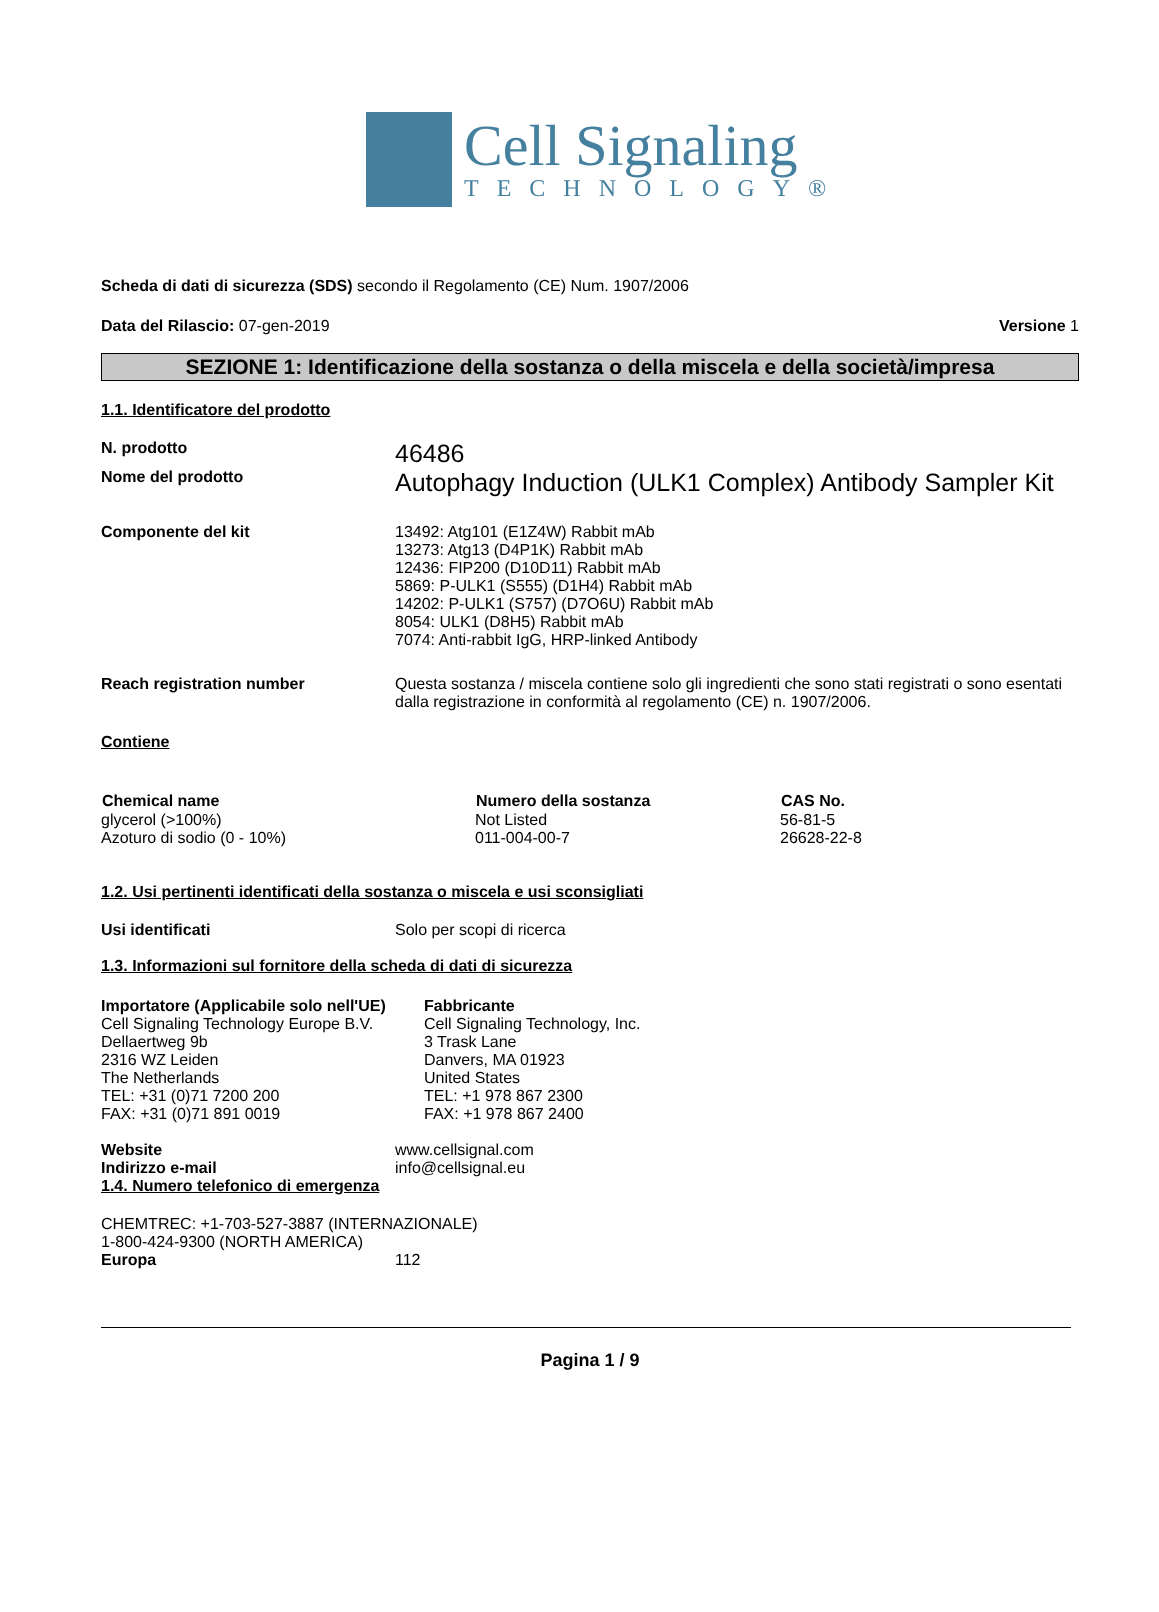Cell Signaling
TECHNOLOGY®
Scheda di dati di sicurezza (SDS) secondo il Regolamento (CE) Num. 1907/2006
Data del Rilascio: 07-gen-2019 Versione 1
SEZIONE 1: Identificazione della sostanza o della miscela e della società/impresa
1.1. Identificatore del prodotto
| N. prodotto | 46486 |
| Nome del prodotto | Autophagy Induction (ULK1 Complex) Antibody Sampler Kit |
| Componente del kit | 13492: Atg101 (E1Z4W) Rabbit mAb 13273: Atg13 (D4P1K) Rabbit mAb 12436: FIP200 (D10D11) Rabbit mAb 5869: P-ULK1 (S555) (D1H4) Rabbit mAb 14202: P-ULK1 (S757) (D7O6U) Rabbit mAb 8054: ULK1 (D8H5) Rabbit mAb 7074: Anti-rabbit IgG, HRP-linked Antibody |
| Reach registration number | Questa sostanza / miscela contiene solo gli ingredienti che sono stati registrati o sono esentati dalla registrazione in conformità al regolamento (CE) n. 1907/2006. |
Contiene
| Chemical name | Numero della sostanza | CAS No. |
| --- | --- | --- |
| glycerol (>100%) | Not Listed | 56-81-5 |
| Azoturo di sodio (0 - 10%) | 011-004-00-7 | 26628-22-8 |
1.2. Usi pertinenti identificati della sostanza o miscela e usi sconsigliati
| Usi identificati | Solo per scopi di ricerca |
1.3. Informazioni sul fornitore della scheda di dati di sicurezza
| Importatore (Applicabile solo nell'UE) Cell Signaling Technology Europe B.V. Dellaertweg 9b 2316 WZ Leiden The Netherlands TEL: +31 (0)71 7200 200 FAX: +31 (0)71 891 0019 | Fabbricante Cell Signaling Technology, Inc. 3 Trask Lane Danvers, MA 01923 United States TEL: +1 978 867 2300 FAX: +1 978 867 2400 |
| Website | www.cellsignal.com |
| Indirizzo e-mail | info@cellsignal.eu |
1.4. Numero telefonico di emergenza
CHEMTREC: +1-703-527-3887 (INTERNAZIONALE)
1-800-424-9300 (NORTH AMERICA)
| Europa | 112 |
Pagina 1 / 9